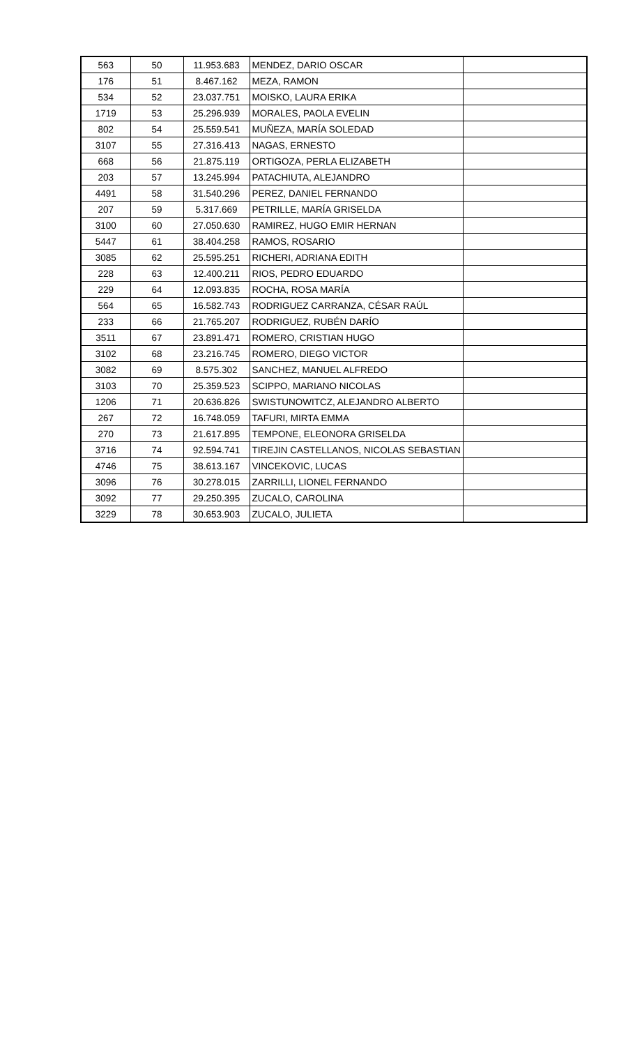| 563 | 50 | 11.953.683 | MENDEZ, DARIO OSCAR | |
| 176 | 51 | 8.467.162 | MEZA, RAMON | |
| 534 | 52 | 23.037.751 | MOISKO, LAURA ERIKA | |
| 1719 | 53 | 25.296.939 | MORALES, PAOLA EVELIN | |
| 802 | 54 | 25.559.541 | MUÑEZA, MARÍA SOLEDAD | |
| 3107 | 55 | 27.316.413 | NAGAS, ERNESTO | |
| 668 | 56 | 21.875.119 | ORTIGOZA, PERLA ELIZABETH | |
| 203 | 57 | 13.245.994 | PATACHIUTA, ALEJANDRO | |
| 4491 | 58 | 31.540.296 | PEREZ, DANIEL FERNANDO | |
| 207 | 59 | 5.317.669 | PETRILLE, MARÍA GRISELDA | |
| 3100 | 60 | 27.050.630 | RAMIREZ, HUGO EMIR HERNAN | |
| 5447 | 61 | 38.404.258 | RAMOS, ROSARIO | |
| 3085 | 62 | 25.595.251 | RICHERI, ADRIANA EDITH | |
| 228 | 63 | 12.400.211 | RIOS, PEDRO EDUARDO | |
| 229 | 64 | 12.093.835 | ROCHA, ROSA MARÍA | |
| 564 | 65 | 16.582.743 | RODRIGUEZ CARRANZA, CÉSAR RAÚL | |
| 233 | 66 | 21.765.207 | RODRIGUEZ, RUBÉN DARÍO | |
| 3511 | 67 | 23.891.471 | ROMERO, CRISTIAN HUGO | |
| 3102 | 68 | 23.216.745 | ROMERO, DIEGO VICTOR | |
| 3082 | 69 | 8.575.302 | SANCHEZ, MANUEL ALFREDO | |
| 3103 | 70 | 25.359.523 | SCIPPO, MARIANO NICOLAS | |
| 1206 | 71 | 20.636.826 | SWISTUNOWITCZ, ALEJANDRO ALBERTO | |
| 267 | 72 | 16.748.059 | TAFURI, MIRTA EMMA | |
| 270 | 73 | 21.617.895 | TEMPONE, ELEONORA GRISELDA | |
| 3716 | 74 | 92.594.741 | TIREJIN CASTELLANOS, NICOLAS SEBASTIAN | |
| 4746 | 75 | 38.613.167 | VINCEKOVIC, LUCAS | |
| 3096 | 76 | 30.278.015 | ZARRILLI, LIONEL FERNANDO | |
| 3092 | 77 | 29.250.395 | ZUCALO, CAROLINA | |
| 3229 | 78 | 30.653.903 | ZUCALO, JULIETA | |